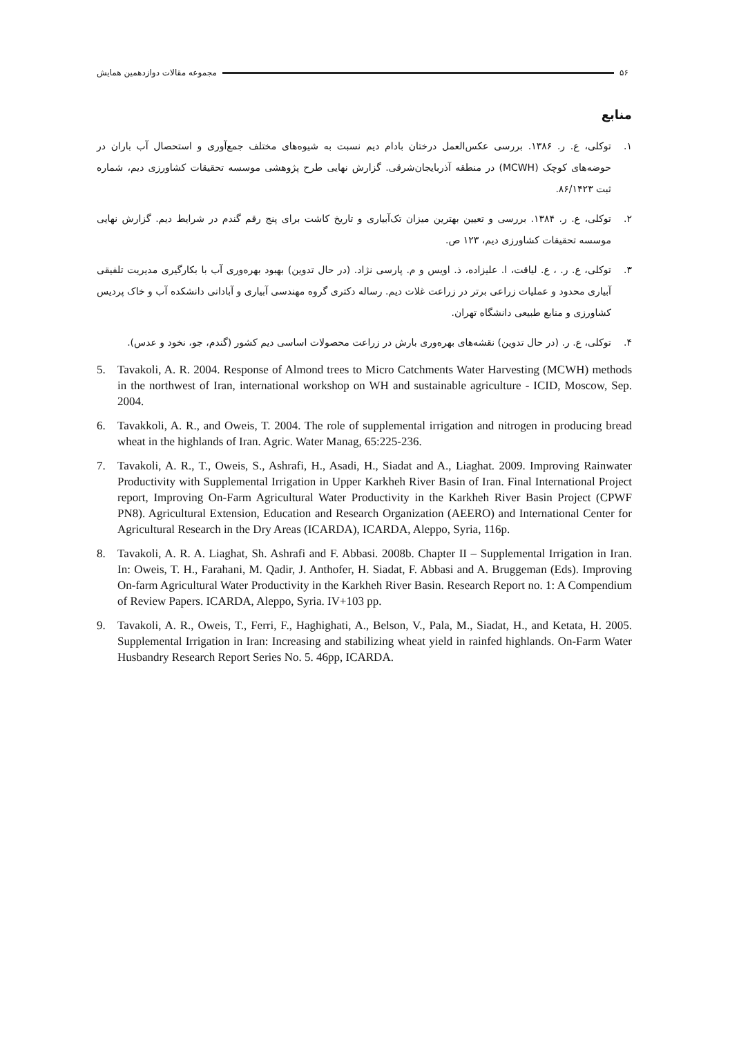۵۶ مجموعه مقالات دوازدهمین همایش
منابع
۱. توکلی، ع. ر. ۱۳۸۶. بررسی عکس‌العمل درختان بادام دیم نسبت به شیوه‌های مختلف جمع‌آوری و استحصال آب باران در حوضه‌های کوچک (MCWH) در منطقه آذربایجان‌شرقی. گزارش نهایی طرح پژوهشی موسسه تحقیقات کشاورزی دیم، شماره ثبت ۸۶/۱۴۲۳.
۲. توکلی، ع. ر. ۱۳۸۴. بررسی و تعیین بهترین میزان تک‌آبیاری و تاریخ کاشت برای پنج رقم گندم در شرایط دیم. گزارش نهایی موسسه تحقیقات کشاورزی دیم، ۱۲۳ ص.
۳. توکلی، ع. ر. ، ع. لیاقت، ا. علیزاده، ذ. اویس و م. پارسی نژاد. (در حال تدوین) بهبود بهره‌وری آب با بکارگیری مدیریت تلفیقی آبیاری محدود و عملیات زراعی برتر در زراعت غلات دیم. رساله دکتری گروه مهندسی آبیاری و آبادانی دانشکده آب و خاک پردیس کشاورزی و منابع طبیعی دانشگاه تهران.
۴. توکلی، ع. ر. (در حال تدوین) نقشه‌های بهره‌وری بارش در زراعت محصولات اساسی دیم کشور (گندم، جو، نخود و عدس).
5. Tavakoli, A. R. 2004. Response of Almond trees to Micro Catchments Water Harvesting (MCWH) methods in the northwest of Iran, international workshop on WH and sustainable agriculture - ICID, Moscow, Sep. 2004.
6. Tavakkoli, A. R., and Oweis, T. 2004. The role of supplemental irrigation and nitrogen in producing bread wheat in the highlands of Iran. Agric. Water Manag, 65:225-236.
7. Tavakoli, A. R., T., Oweis, S., Ashrafi, H., Asadi, H., Siadat and A., Liaghat. 2009. Improving Rainwater Productivity with Supplemental Irrigation in Upper Karkheh River Basin of Iran. Final International Project report, Improving On-Farm Agricultural Water Productivity in the Karkheh River Basin Project (CPWF PN8). Agricultural Extension, Education and Research Organization (AEERO) and International Center for Agricultural Research in the Dry Areas (ICARDA), ICARDA, Aleppo, Syria, 116p.
8. Tavakoli, A. R. A. Liaghat, Sh. Ashrafi and F. Abbasi. 2008b. Chapter II – Supplemental Irrigation in Iran. In: Oweis, T. H., Farahani, M. Qadir, J. Anthofer, H. Siadat, F. Abbasi and A. Bruggeman (Eds). Improving On-farm Agricultural Water Productivity in the Karkheh River Basin. Research Report no. 1: A Compendium of Review Papers. ICARDA, Aleppo, Syria. IV+103 pp.
9. Tavakoli, A. R., Oweis, T., Ferri, F., Haghighati, A., Belson, V., Pala, M., Siadat, H., and Ketata, H. 2005. Supplemental Irrigation in Iran: Increasing and stabilizing wheat yield in rainfed highlands. On-Farm Water Husbandry Research Report Series No. 5. 46pp, ICARDA.